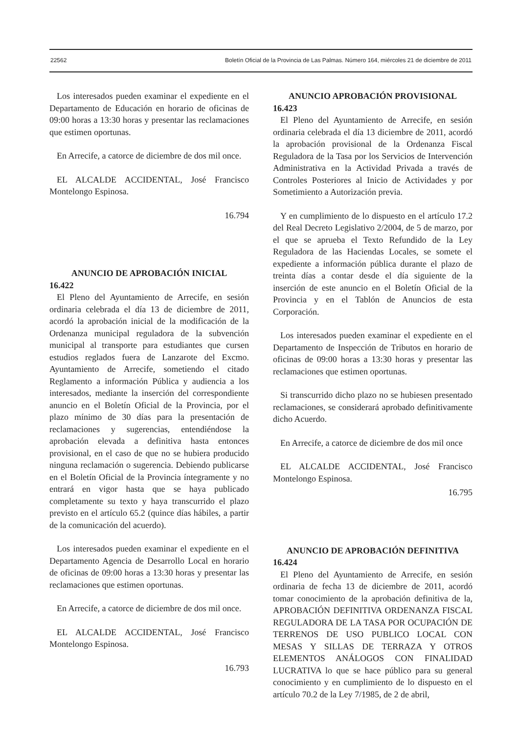22562 Boletín Oficial de la Provincia de Las Palmas. Número 164, miércoles 21 de diciembre de 2011
Los interesados pueden examinar el expediente en el Departamento de Educación en horario de oficinas de 09:00 horas a 13:30 horas y presentar las reclamaciones que estimen oportunas.
En Arrecife, a catorce de diciembre de dos mil once.
EL ALCALDE ACCIDENTAL, José Francisco Montelongo Espinosa.
16.794
ANUNCIO DE APROBACIÓN INICIAL
16.422
El Pleno del Ayuntamiento de Arrecife, en sesión ordinaria celebrada el día 13 de diciembre de 2011, acordó la aprobación inicial de la modificación de la Ordenanza municipal reguladora de la subvención municipal al transporte para estudiantes que cursen estudios reglados fuera de Lanzarote del Excmo. Ayuntamiento de Arrecife, sometiendo el citado Reglamento a información Pública y audiencia a los interesados, mediante la inserción del correspondiente anuncio en el Boletín Oficial de la Provincia, por el plazo mínimo de 30 días para la presentación de reclamaciones y sugerencias, entendiéndose la aprobación elevada a definitiva hasta entonces provisional, en el caso de que no se hubiera producido ninguna reclamación o sugerencia. Debiendo publicarse en el Boletín Oficial de la Provincia íntegramente y no entrará en vigor hasta que se haya publicado completamente su texto y haya transcurrido el plazo previsto en el artículo 65.2 (quince días hábiles, a partir de la comunicación del acuerdo).
Los interesados pueden examinar el expediente en el Departamento Agencia de Desarrollo Local en horario de oficinas de 09:00 horas a 13:30 horas y presentar las reclamaciones que estimen oportunas.
En Arrecife, a catorce de diciembre de dos mil once.
EL ALCALDE ACCIDENTAL, José Francisco Montelongo Espinosa.
16.793
ANUNCIO APROBACIÓN PROVISIONAL
16.423
El Pleno del Ayuntamiento de Arrecife, en sesión ordinaria celebrada el día 13 diciembre de 2011, acordó la aprobación provisional de la Ordenanza Fiscal Reguladora de la Tasa por los Servicios de Intervención Administrativa en la Actividad Privada a través de Controles Posteriores al Inicio de Actividades y por Sometimiento a Autorización previa.
Y en cumplimiento de lo dispuesto en el artículo 17.2 del Real Decreto Legislativo 2/2004, de 5 de marzo, por el que se aprueba el Texto Refundido de la Ley Reguladora de las Haciendas Locales, se somete el expediente a información pública durante el plazo de treinta días a contar desde el día siguiente de la inserción de este anuncio en el Boletín Oficial de la Provincia y en el Tablón de Anuncios de esta Corporación.
Los interesados pueden examinar el expediente en el Departamento de Inspección de Tributos en horario de oficinas de 09:00 horas a 13:30 horas y presentar las reclamaciones que estimen oportunas.
Si transcurrido dicho plazo no se hubiesen presentado reclamaciones, se considerará aprobado definitivamente dicho Acuerdo.
En Arrecife, a catorce de diciembre de dos mil once
EL ALCALDE ACCIDENTAL, José Francisco Montelongo Espinosa.
16.795
ANUNCIO DE APROBACIÓN DEFINITIVA
16.424
El Pleno del Ayuntamiento de Arrecife, en sesión ordinaria de fecha 13 de diciembre de 2011, acordó tomar conocimiento de la aprobación definitiva de la, APROBACIÓN DEFINITIVA ORDENANZA FISCAL REGULADORA DE LA TASA POR OCUPACIÓN DE TERRENOS DE USO PUBLICO LOCAL CON MESAS Y SILLAS DE TERRAZA Y OTROS ELEMENTOS ANÁLOGOS CON FINALIDAD LUCRATIVA lo que se hace público para su general conocimiento y en cumplimiento de lo dispuesto en el artículo 70.2 de la Ley 7/1985, de 2 de abril,